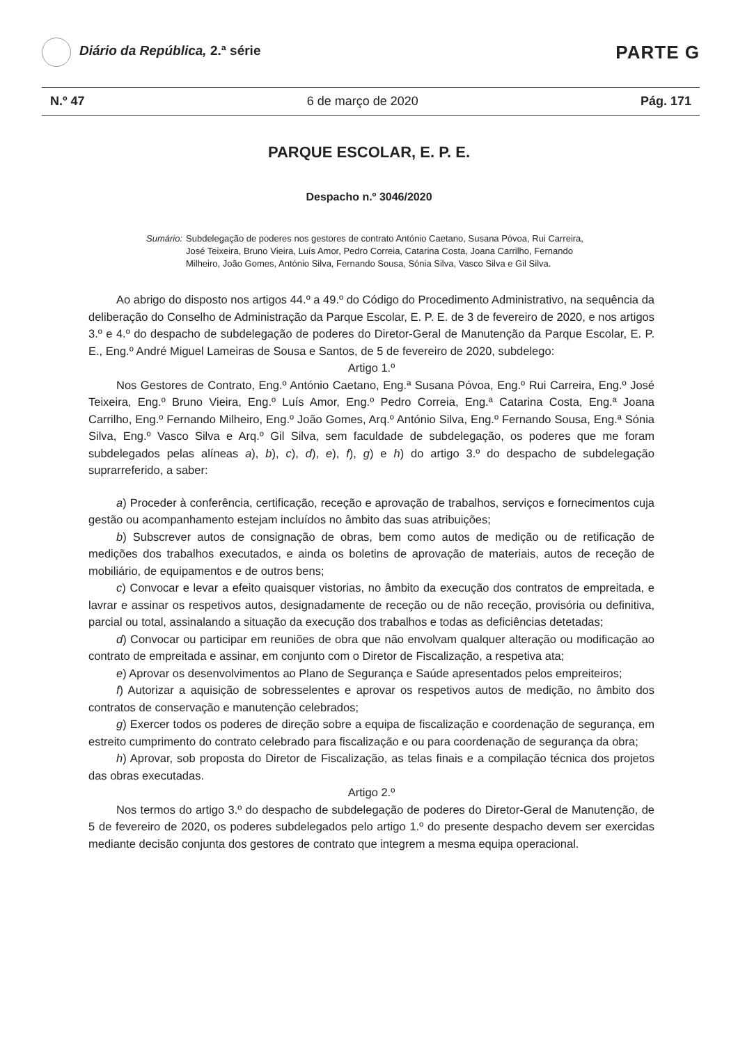Diário da República, 2.ª série
PARTE G
N.º 47 6 de março de 2020 Pág. 171
PARQUE ESCOLAR, E. P. E.
Despacho n.º 3046/2020
Sumário: Subdelegação de poderes nos gestores de contrato António Caetano, Susana Póvoa, Rui Carreira, José Teixeira, Bruno Vieira, Luís Amor, Pedro Correia, Catarina Costa, Joana Carrilho, Fernando Milheiro, João Gomes, António Silva, Fernando Sousa, Sónia Silva, Vasco Silva e Gil Silva.
Ao abrigo do disposto nos artigos 44.º a 49.º do Código do Procedimento Administrativo, na sequência da deliberação do Conselho de Administração da Parque Escolar, E. P. E. de 3 de fevereiro de 2020, e nos artigos 3.º e 4.º do despacho de subdelegação de poderes do Diretor-Geral de Manutenção da Parque Escolar, E. P. E., Eng.º André Miguel Lameiras de Sousa e Santos, de 5 de fevereiro de 2020, subdelego:
Artigo 1.º
Nos Gestores de Contrato, Eng.º António Caetano, Eng.ª Susana Póvoa, Eng.º Rui Carreira, Eng.º José Teixeira, Eng.º Bruno Vieira, Eng.º Luís Amor, Eng.º Pedro Correia, Eng.ª Catarina Costa, Eng.ª Joana Carrilho, Eng.º Fernando Milheiro, Eng.º João Gomes, Arq.º António Silva, Eng.º Fernando Sousa, Eng.ª Sónia Silva, Eng.º Vasco Silva e Arq.º Gil Silva, sem faculdade de subdelegação, os poderes que me foram subdelegados pelas alíneas a), b), c), d), e), f), g) e h) do artigo 3.º do despacho de subdelegação suprarreferido, a saber:
a) Proceder à conferência, certificação, receção e aprovação de trabalhos, serviços e fornecimentos cuja gestão ou acompanhamento estejam incluídos no âmbito das suas atribuições;
b) Subscrever autos de consignação de obras, bem como autos de medição ou de retificação de medições dos trabalhos executados, e ainda os boletins de aprovação de materiais, autos de receção de mobiliário, de equipamentos e de outros bens;
c) Convocar e levar a efeito quaisquer vistorias, no âmbito da execução dos contratos de empreitada, e lavrar e assinar os respetivos autos, designadamente de receção ou de não receção, provisória ou definitiva, parcial ou total, assinalando a situação da execução dos trabalhos e todas as deficiências detetadas;
d) Convocar ou participar em reuniões de obra que não envolvam qualquer alteração ou modificação ao contrato de empreitada e assinar, em conjunto com o Diretor de Fiscalização, a respetiva ata;
e) Aprovar os desenvolvimentos ao Plano de Segurança e Saúde apresentados pelos empreiteiros;
f) Autorizar a aquisição de sobresselentes e aprovar os respetivos autos de medição, no âmbito dos contratos de conservação e manutenção celebrados;
g) Exercer todos os poderes de direção sobre a equipa de fiscalização e coordenação de segurança, em estreito cumprimento do contrato celebrado para fiscalização e ou para coordenação de segurança da obra;
h) Aprovar, sob proposta do Diretor de Fiscalização, as telas finais e a compilação técnica dos projetos das obras executadas.
Artigo 2.º
Nos termos do artigo 3.º do despacho de subdelegação de poderes do Diretor-Geral de Manutenção, de 5 de fevereiro de 2020, os poderes subdelegados pelo artigo 1.º do presente despacho devem ser exercidas mediante decisão conjunta dos gestores de contrato que integrem a mesma equipa operacional.